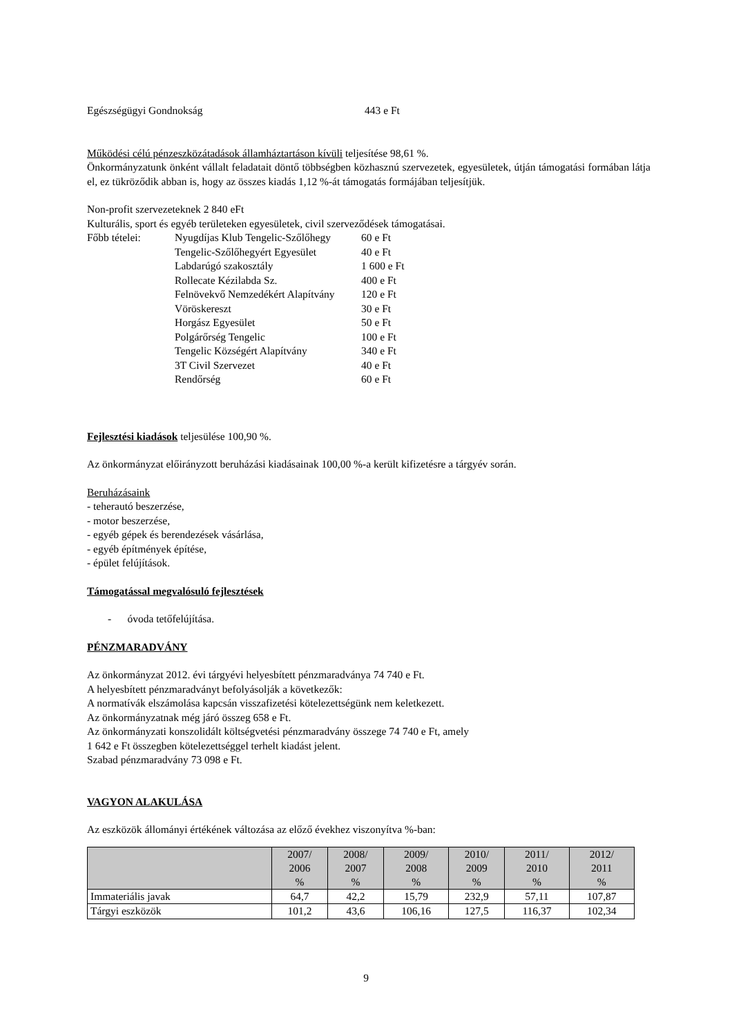Egészségügyi Gondnokság 443 e Ft
Működési célú pénzeszközátadások államháztartáson kívüli teljesítése 98,61 %.
Önkormányzatunk önként vállalt feladatait döntő többségben közhasznú szervezetek, egyesületek, útján támogatási formában látja el, ez tükröződik abban is, hogy az összes kiadás 1,12 %-át támogatás formájában teljesítjük.
Non-profit szervezeteknek 2 840 eFt
Kulturális, sport és egyéb területeken egyesületek, civil szerveződések támogatásai.
Főbb tételei: Nyugdíjas Klub Tengelic-Szőlőhegy 60 e Ft
Tengelic-Szőlőhegyért Egyesület 40 e Ft
Labdarúgó szakosztály 1 600 e Ft
Rollecate Kézilabda Sz. 400 e Ft
Felnövekvő Nemzedékért Alapítvány 120 e Ft
Vöröskereszt 30 e Ft
Horgász Egyesület 50 e Ft
Polgárőrség Tengelic 100 e Ft
Tengelic Községért Alapítvány 340 e Ft
3T Civil Szervezet 40 e Ft
Rendőrség 60 e Ft
Fejlesztési kiadások teljesülése 100,90 %.
Az önkormányzat előirányzott beruházási kiadásainak 100,00 %-a került kifizetésre a tárgyév során.
Beruházásaink
- teherautó beszerzése,
- motor beszerzése,
- egyéb gépek és berendezések vásárlása,
- egyéb építmények építése,
- épület felújítások.
Támogatással megvalósuló fejlesztések
- óvoda tetőfelújítása.
PÉNZMARADVÁNY
Az önkormányzat 2012. évi tárgyévi helyesbített pénzmaradványa 74 740 e Ft.
A helyesbített pénzmaradványt befolyásolják a következők:
A normatívák elszámolása kapcsán visszafizetési kötelezettségünk nem keletkezett.
Az önkormányzatnak még járó összeg 658 e Ft.
Az önkormányzati konszolidált költségvetési pénzmaradvány összege 74 740 e Ft, amely
1 642 e Ft összegben kötelezettséggel terhelt kiadást jelent.
Szabad pénzmaradvány 73 098 e Ft.
VAGYON ALAKULÁSA
Az eszközök állományi értékének változása az előző évekhez viszonyítva %-ban:
| | 2007/ 2006 % | 2008/ 2007 % | 2009/ 2008 % | 2010/ 2009 % | 2011/ 2010 % | 2012/ 2011 % |
| --- | --- | --- | --- | --- | --- | --- |
| Immateriális javak | 64,7 | 42,2 | 15,79 | 232,9 | 57,11 | 107,87 |
| Tárgyi eszközök | 101,2 | 43,6 | 106,16 | 127,5 | 116,37 | 102,34 |
9